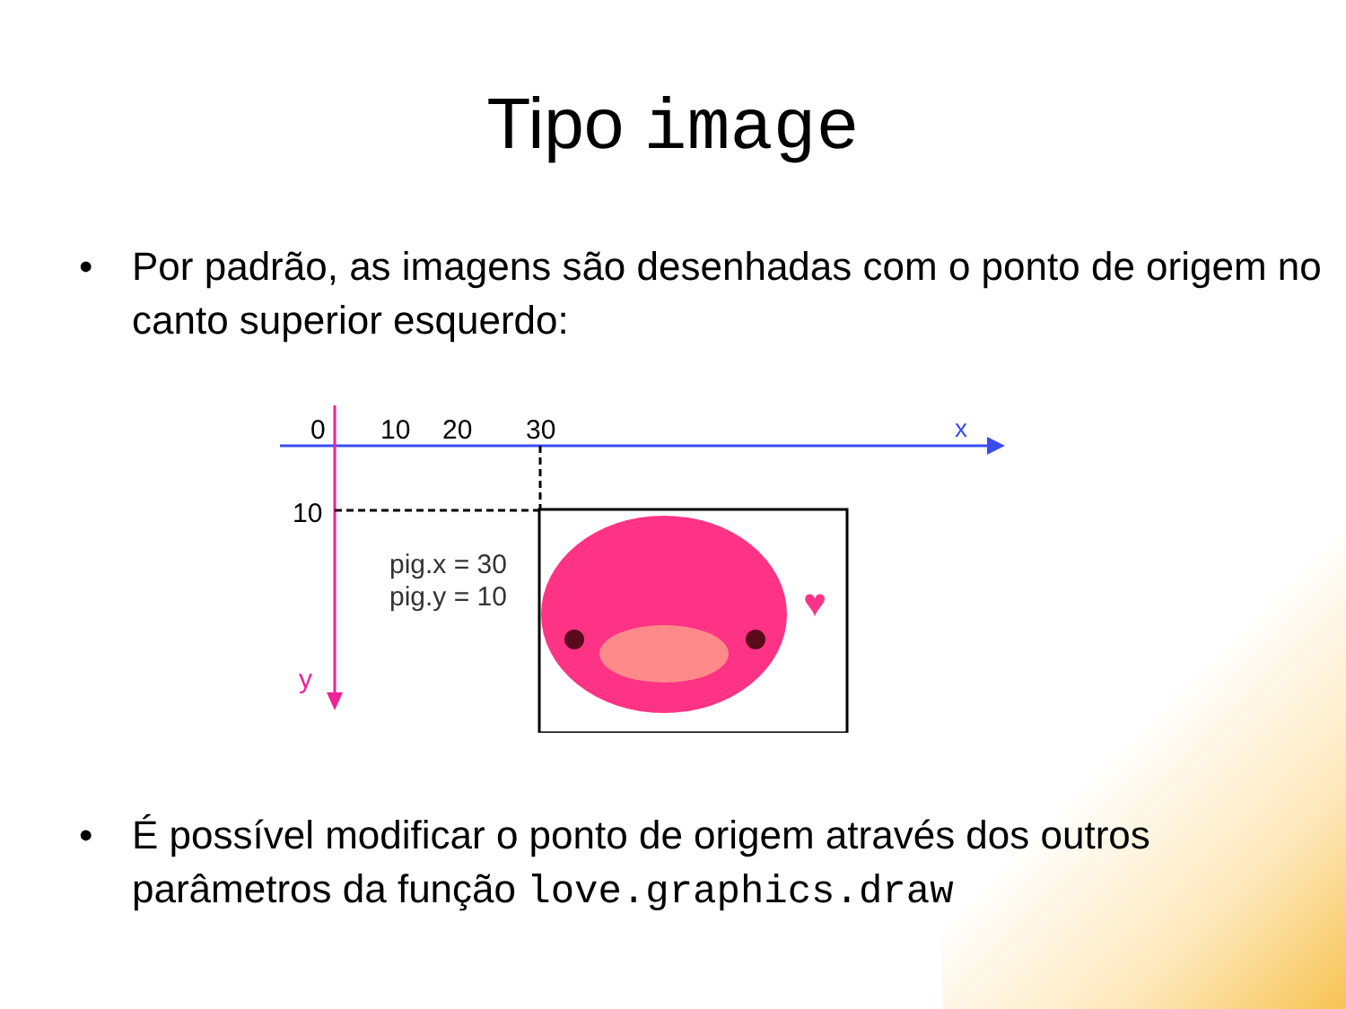Tipo image
• Por padrão, as imagens são desenhadas com o ponto de origem no canto superior esquerdo:
0
10
20
30
x
10
y
pig.x = 30
pig.y = 10
♥
• É possível modificar o ponto de origem através dos outros parâmetros da função love.graphics.draw